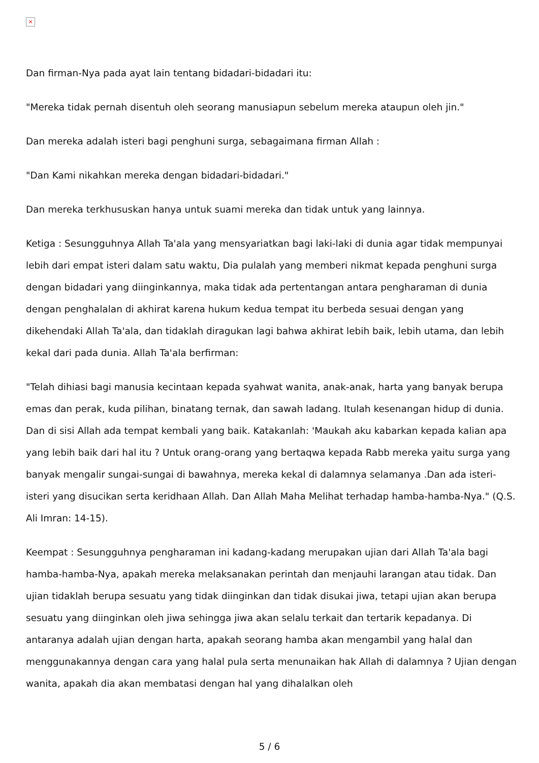×
Dan firman-Nya pada ayat lain tentang bidadari-bidadari itu:
"Mereka tidak pernah disentuh oleh seorang manusiapun sebelum mereka ataupun oleh jin."
Dan mereka adalah isteri bagi penghuni surga, sebagaimana firman Allah :
"Dan Kami nikahkan mereka dengan bidadari-bidadari."
Dan mereka terkhususkan hanya untuk suami mereka dan tidak untuk yang lainnya.
Ketiga : Sesungguhnya Allah Ta'ala yang mensyariatkan bagi laki-laki di dunia agar tidak mempunyai lebih dari empat isteri dalam satu waktu, Dia pulalah yang memberi nikmat kepada penghuni surga dengan bidadari yang diinginkannya, maka tidak ada pertentangan antara pengharaman di dunia dengan penghalalan di akhirat karena hukum kedua tempat itu berbeda sesuai dengan yang dikehendaki Allah Ta'ala, dan tidaklah diragukan lagi bahwa akhirat lebih baik, lebih utama, dan lebih kekal dari pada dunia. Allah Ta'ala berfirman:
"Telah dihiasi bagi manusia kecintaan kepada syahwat wanita, anak-anak, harta yang banyak berupa emas dan perak, kuda pilihan, binatang ternak, dan sawah ladang. Itulah kesenangan hidup di dunia. Dan di sisi Allah ada tempat kembali yang baik. Katakanlah: 'Maukah aku kabarkan kepada kalian apa yang lebih baik dari hal itu ? Untuk orang-orang yang bertaqwa kepada Rabb mereka yaitu surga yang banyak mengalir sungai-sungai di bawahnya, mereka kekal di dalamnya selamanya .Dan ada isteri-isteri yang disucikan serta keridhaan Allah. Dan Allah Maha Melihat terhadap hamba-hamba-Nya." (Q.S. Ali Imran: 14-15).
Keempat : Sesungguhnya pengharaman ini kadang-kadang merupakan ujian dari Allah Ta'ala bagi hamba-hamba-Nya, apakah mereka melaksanakan perintah dan menjauhi larangan atau tidak. Dan ujian tidaklah berupa sesuatu yang tidak diinginkan dan tidak disukai jiwa, tetapi ujian akan berupa sesuatu yang diinginkan oleh jiwa sehingga jiwa akan selalu terkait dan tertarik kepadanya. Di antaranya adalah ujian dengan harta, apakah seorang hamba akan mengambil yang halal dan menggunakannya dengan cara yang halal pula serta menunaikan hak Allah di dalamnya ? Ujian dengan wanita, apakah dia akan membatasi dengan hal yang dihalalkan oleh
5 / 6